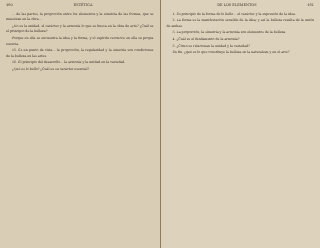460 ESTÉTICA
... de las partes, la proporción entre los elementos y la simetría de las formas, que se muestran en la obra...
¿No es la unidad, el carácter y la armonía lo que se busca en la obra de arte? ¿Cuál es el principio de la belleza?
Porque en ella se encuentra la idea y la forma, y el espíritu reconoce en ella su propia esencia.
15. Es un punto de vista... la proporción, la regularidad y la simetría son condiciones de la belleza en las artes.
16. El principio del desarrollo... la armonía y la unidad en la variedad.
¿Qué es lo bello? ¿Cuál es su carácter esencial?
DE LOS ELEMENTOS 461
1. Es principio de la forma de lo bello... el carácter y la expresión de la idea.
2. La forma es la manifestación sensible de la idea; y así la belleza resulta de la unión de ambas.
3. La proporción, la simetría y la armonía son elementos de la belleza.
4. ¿Cuál es el fundamento de la armonía?
5. ¿Cómo se relacionan la unidad y la variedad?
En fin, ¿qué es lo que constituye la belleza en la naturaleza y en el arte?